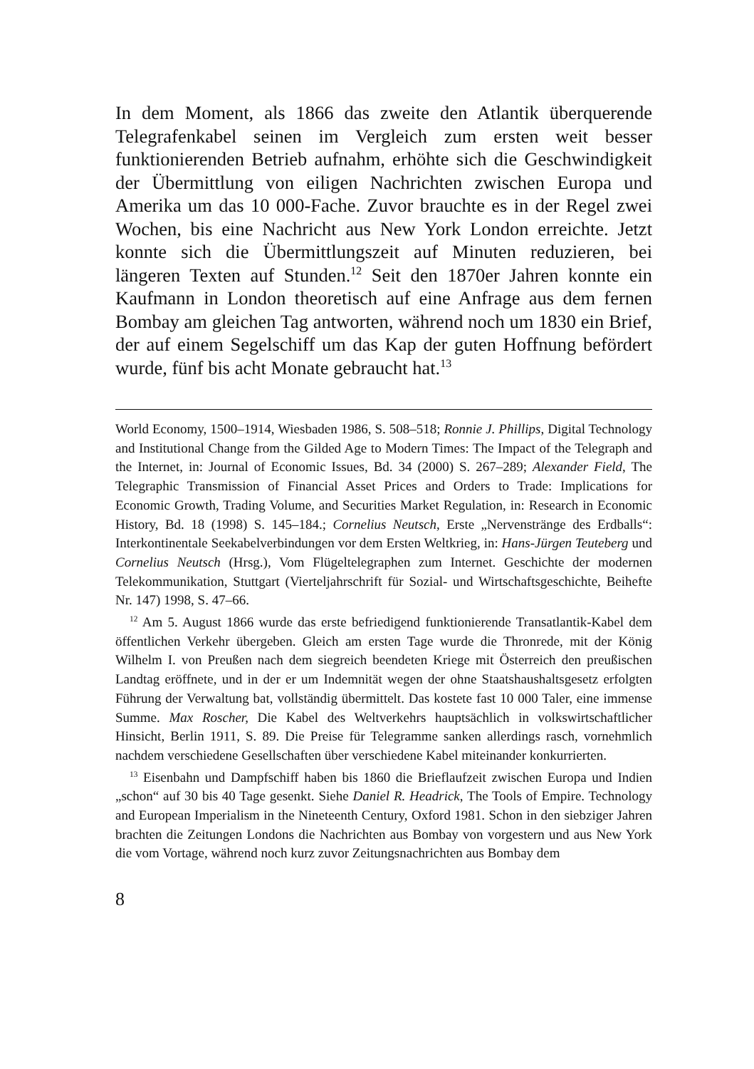In dem Moment, als 1866 das zweite den Atlantik überquerende Telegrafenkabel seinen im Vergleich zum ersten weit besser funktionierenden Betrieb aufnahm, erhöhte sich die Geschwindigkeit der Übermittlung von eiligen Nachrichten zwischen Europa und Amerika um das 10 000-Fache. Zuvor brauchte es in der Regel zwei Wochen, bis eine Nachricht aus New York London erreichte. Jetzt konnte sich die Übermittlungszeit auf Minuten reduzieren, bei längeren Texten auf Stunden.<sup>12</sup> Seit den 1870er Jahren konnte ein Kaufmann in London theoretisch auf eine Anfrage aus dem fernen Bombay am gleichen Tag antworten, während noch um 1830 ein Brief, der auf einem Segelschiff um das Kap der guten Hoffnung befördert wurde, fünf bis acht Monate gebraucht hat.<sup>13</sup>
World Economy, 1500–1914, Wiesbaden 1986, S. 508–518; Ronnie J. Phillips, Digital Technology and Institutional Change from the Gilded Age to Modern Times: The Impact of the Telegraph and the Internet, in: Journal of Economic Issues, Bd. 34 (2000) S. 267–289; Alexander Field, The Telegraphic Transmission of Financial Asset Prices and Orders to Trade: Implications for Economic Growth, Trading Volume, and Securities Market Regulation, in: Research in Economic History, Bd. 18 (1998) S. 145–184.; Cornelius Neutsch, Erste „Nervenstränge des Erdballs“: Interkontinentale Seekabelverbindungen vor dem Ersten Weltkrieg, in: Hans-Jürgen Teuteberg und Cornelius Neutsch (Hrsg.), Vom Flügeltelegraphen zum Internet. Geschichte der modernen Telekommunikation, Stuttgart (Vierteljahrschrift für Sozial- und Wirtschaftsgeschichte, Beihefte Nr. 147) 1998, S. 47–66.
<sup>12</sup> Am 5. August 1866 wurde das erste befriedigend funktionierende Transatlantik-Kabel dem öffentlichen Verkehr übergeben. Gleich am ersten Tage wurde die Thronrede, mit der König Wilhelm I. von Preußen nach dem siegreich beendeten Kriege mit Österreich den preußischen Landtag eröffnete, und in der er um Indemnität wegen der ohne Staatshaushaltsgesetz erfolgten Führung der Verwaltung bat, vollständig übermittelt. Das kostete fast 10 000 Taler, eine immense Summe. Max Roscher, Die Kabel des Weltverkehrs hauptsächlich in volkswirtschaftlicher Hinsicht, Berlin 1911, S. 89. Die Preise für Telegramme sanken allerdings rasch, vornehmlich nachdem verschiedene Gesellschaften über verschiedene Kabel miteinander konkurrierten.
<sup>13</sup> Eisenbahn und Dampfschiff haben bis 1860 die Brieflaufzeit zwischen Europa und Indien „schon“ auf 30 bis 40 Tage gesenkt. Siehe Daniel R. Headrick, The Tools of Empire. Technology and European Imperialism in the Nineteenth Century, Oxford 1981. Schon in den siebziger Jahren brachten die Zeitungen Londons die Nachrichten aus Bombay von vorgestern und aus New York die vom Vortage, während noch kurz zuvor Zeitungsnachrichten aus Bombay dem
8